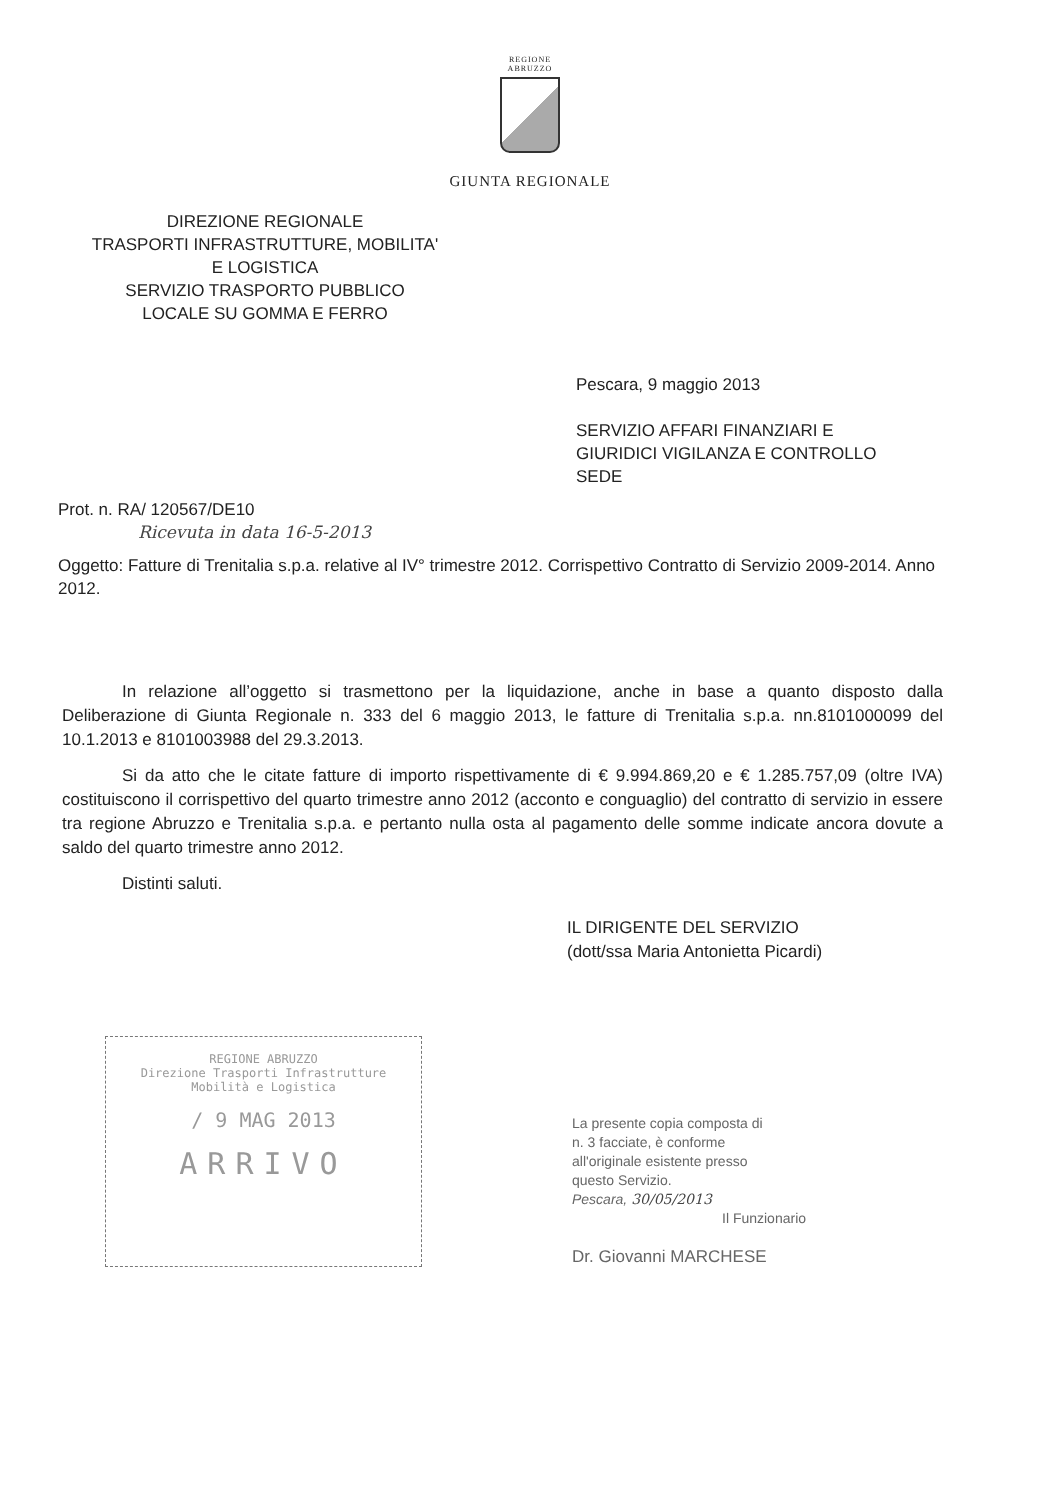REGIONE
ABRUZZO
GIUNTA REGIONALE
DIREZIONE REGIONALE
TRASPORTI INFRASTRUTTURE, MOBILITA'
E LOGISTICA
SERVIZIO TRASPORTO PUBBLICO
LOCALE SU GOMMA E FERRO
Pescara, 9 maggio 2013
SERVIZIO AFFARI FINANZIARI E
GIURIDICI VIGILANZA E CONTROLLO
SEDE
Prot. n. RA/ 120567/DE10
Ricevuta in data 16-5-2013
Oggetto: Fatture di Trenitalia s.p.a. relative al IV° trimestre 2012. Corrispettivo Contratto di Servizio 2009-2014. Anno 2012.
In relazione all’oggetto si trasmettono per la liquidazione, anche in base a quanto disposto dalla Deliberazione di Giunta Regionale n. 333 del 6 maggio 2013, le fatture di Trenitalia s.p.a. nn.8101000099 del 10.1.2013 e 8101003988 del 29.3.2013.
Si da atto che le citate fatture di importo rispettivamente di € 9.994.869,20 e € 1.285.757,09 (oltre IVA) costituiscono il corrispettivo del quarto trimestre anno 2012 (acconto e conguaglio) del contratto di servizio in essere tra regione Abruzzo e Trenitalia s.p.a. e pertanto nulla osta al pagamento delle somme indicate ancora dovute a saldo del quarto trimestre anno 2012.
Distinti saluti.
REGIONE ABRUZZO
Direzione Trasporti Infrastrutture
Mobilità e Logistica
/ 9 MAG 2013
ARRIVO
IL DIRIGENTE DEL SERVIZIO
(dott/ssa Maria Antonietta Picardi)
La presente copia composta di
n. 3 facciate, è conforme
all'originale esistente presso
questo Servizio.
Pescara, 30/05/2013
Il Funzionario
Dr. Giovanni MARCHESE